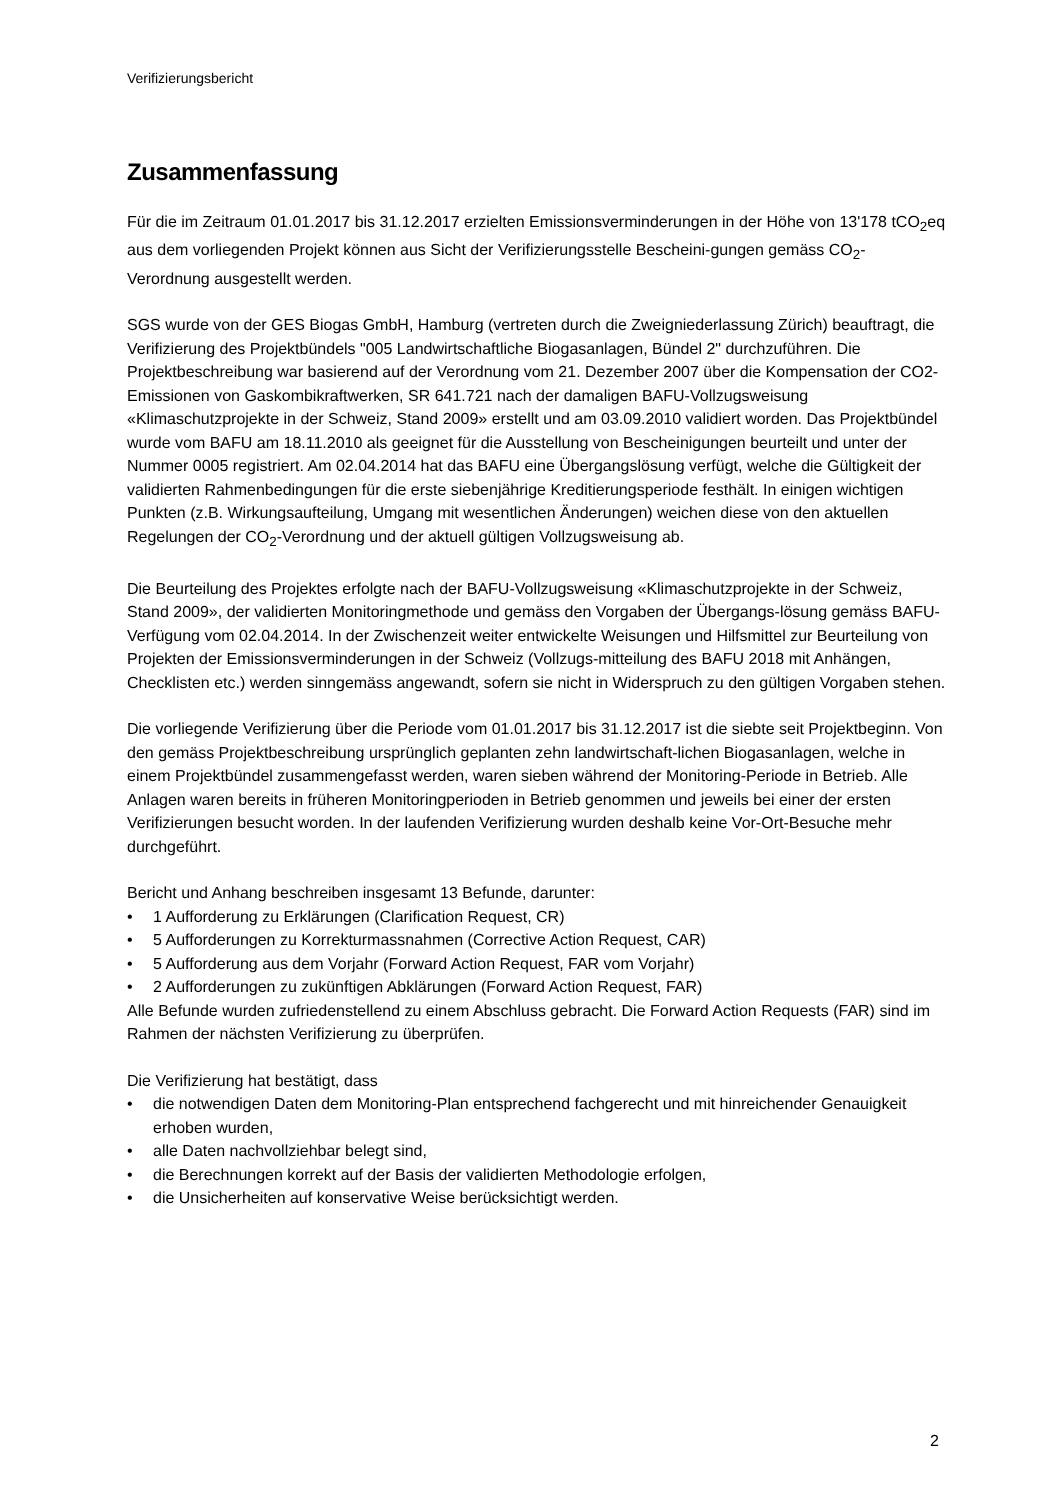Verifizierungsbericht
Zusammenfassung
Für die im Zeitraum 01.01.2017 bis 31.12.2017 erzielten Emissionsverminderungen in der Höhe von 13'178 tCO<sub>2</sub>eq aus dem vorliegenden Projekt können aus Sicht der Verifizierungsstelle Bescheini-gungen gemäss CO<sub>2</sub>-Verordnung ausgestellt werden.
SGS wurde von der GES Biogas GmbH, Hamburg (vertreten durch die Zweigniederlassung Zürich) beauftragt, die Verifizierung des Projektbündels "005 Landwirtschaftliche Biogasanlagen, Bündel 2" durchzuführen. Die Projektbeschreibung war basierend auf der Verordnung vom 21. Dezember 2007 über die Kompensation der CO2-Emissionen von Gaskombikraftwerken, SR 641.721 nach der damaligen BAFU-Vollzugsweisung «Klimaschutzprojekte in der Schweiz, Stand 2009» erstellt und am 03.09.2010 validiert worden. Das Projektbündel wurde vom BAFU am 18.11.2010 als geeignet für die Ausstellung von Bescheinigungen beurteilt und unter der Nummer 0005 registriert. Am 02.04.2014 hat das BAFU eine Übergangslösung verfügt, welche die Gültigkeit der validierten Rahmenbedingungen für die erste siebenjährige Kreditierungsperiode festhält. In einigen wichtigen Punkten (z.B. Wirkungsaufteilung, Umgang mit wesentlichen Änderungen) weichen diese von den aktuellen Regelungen der CO<sub>2</sub>-Verordnung und der aktuell gültigen Vollzugsweisung ab.
Die Beurteilung des Projektes erfolgte nach der BAFU-Vollzugsweisung «Klimaschutzprojekte in der Schweiz, Stand 2009», der validierten Monitoringmethode und gemäss den Vorgaben der Übergangs-lösung gemäss BAFU-Verfügung vom 02.04.2014. In der Zwischenzeit weiter entwickelte Weisungen und Hilfsmittel zur Beurteilung von Projekten der Emissionsverminderungen in der Schweiz (Vollzugs-mitteilung des BAFU 2018 mit Anhängen, Checklisten etc.) werden sinngemäss angewandt, sofern sie nicht in Widerspruch zu den gültigen Vorgaben stehen.
Die vorliegende Verifizierung über die Periode vom 01.01.2017 bis 31.12.2017 ist die siebte seit Projektbeginn. Von den gemäss Projektbeschreibung ursprünglich geplanten zehn landwirtschaft-lichen Biogasanlagen, welche in einem Projektbündel zusammengefasst werden, waren sieben während der Monitoring-Periode in Betrieb. Alle Anlagen waren bereits in früheren Monitoringperioden in Betrieb genommen und jeweils bei einer der ersten Verifizierungen besucht worden. In der laufenden Verifizierung wurden deshalb keine Vor-Ort-Besuche mehr durchgeführt.
Bericht und Anhang beschreiben insgesamt 13 Befunde, darunter:
• 1 Aufforderung zu Erklärungen (Clarification Request, CR)
• 5 Aufforderungen zu Korrekturmassnahmen (Corrective Action Request, CAR)
• 5 Aufforderung aus dem Vorjahr (Forward Action Request, FAR vom Vorjahr)
• 2 Aufforderungen zu zukünftigen Abklärungen (Forward Action Request, FAR)
Alle Befunde wurden zufriedenstellend zu einem Abschluss gebracht. Die Forward Action Requests (FAR) sind im Rahmen der nächsten Verifizierung zu überprüfen.
Die Verifizierung hat bestätigt, dass
• die notwendigen Daten dem Monitoring-Plan entsprechend fachgerecht und mit hinreichender Genauigkeit erhoben wurden,
• alle Daten nachvollziehbar belegt sind,
• die Berechnungen korrekt auf der Basis der validierten Methodologie erfolgen,
• die Unsicherheiten auf konservative Weise berücksichtigt werden.
2